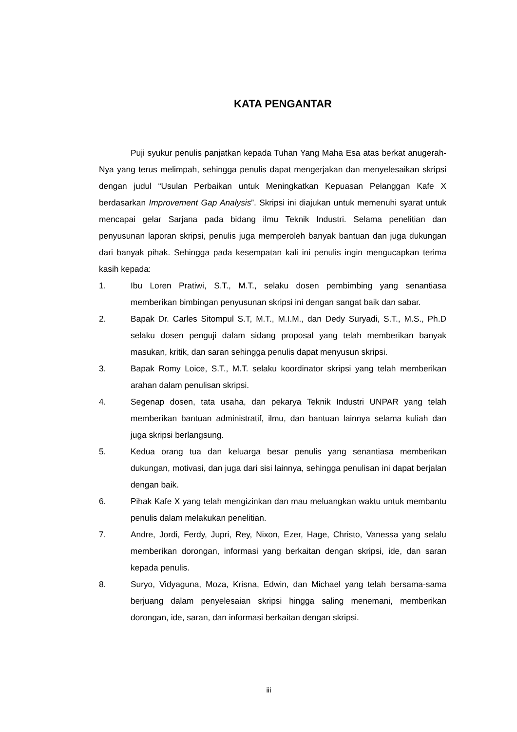KATA PENGANTAR
Puji syukur penulis panjatkan kepada Tuhan Yang Maha Esa atas berkat anugerah-Nya yang terus melimpah, sehingga penulis dapat mengerjakan dan menyelesaikan skripsi dengan judul “Usulan Perbaikan untuk Meningkatkan Kepuasan Pelanggan Kafe X berdasarkan Improvement Gap Analysis”. Skripsi ini diajukan untuk memenuhi syarat untuk mencapai gelar Sarjana pada bidang ilmu Teknik Industri. Selama penelitian dan penyusunan laporan skripsi, penulis juga memperoleh banyak bantuan dan juga dukungan dari banyak pihak. Sehingga pada kesempatan kali ini penulis ingin mengucapkan terima kasih kepada:
1. Ibu Loren Pratiwi, S.T., M.T., selaku dosen pembimbing yang senantiasa memberikan bimbingan penyusunan skripsi ini dengan sangat baik dan sabar.
2. Bapak Dr. Carles Sitompul S.T, M.T., M.I.M., dan Dedy Suryadi, S.T., M.S., Ph.D selaku dosen penguji dalam sidang proposal yang telah memberikan banyak masukan, kritik, dan saran sehingga penulis dapat menyusun skripsi.
3. Bapak Romy Loice, S.T., M.T. selaku koordinator skripsi yang telah memberikan arahan dalam penulisan skripsi.
4. Segenap dosen, tata usaha, dan pekarya Teknik Industri UNPAR yang telah memberikan bantuan administratif, ilmu, dan bantuan lainnya selama kuliah dan juga skripsi berlangsung.
5. Kedua orang tua dan keluarga besar penulis yang senantiasa memberikan dukungan, motivasi, dan juga dari sisi lainnya, sehingga penulisan ini dapat berjalan dengan baik.
6. Pihak Kafe X yang telah mengizinkan dan mau meluangkan waktu untuk membantu penulis dalam melakukan penelitian.
7. Andre, Jordi, Ferdy, Jupri, Rey, Nixon, Ezer, Hage, Christo, Vanessa yang selalu memberikan dorongan, informasi yang berkaitan dengan skripsi, ide, dan saran kepada penulis.
8. Suryo, Vidyaguna, Moza, Krisna, Edwin, dan Michael yang telah bersama-sama berjuang dalam penyelesaian skripsi hingga saling menemani, memberikan dorongan, ide, saran, dan informasi berkaitan dengan skripsi.
iii